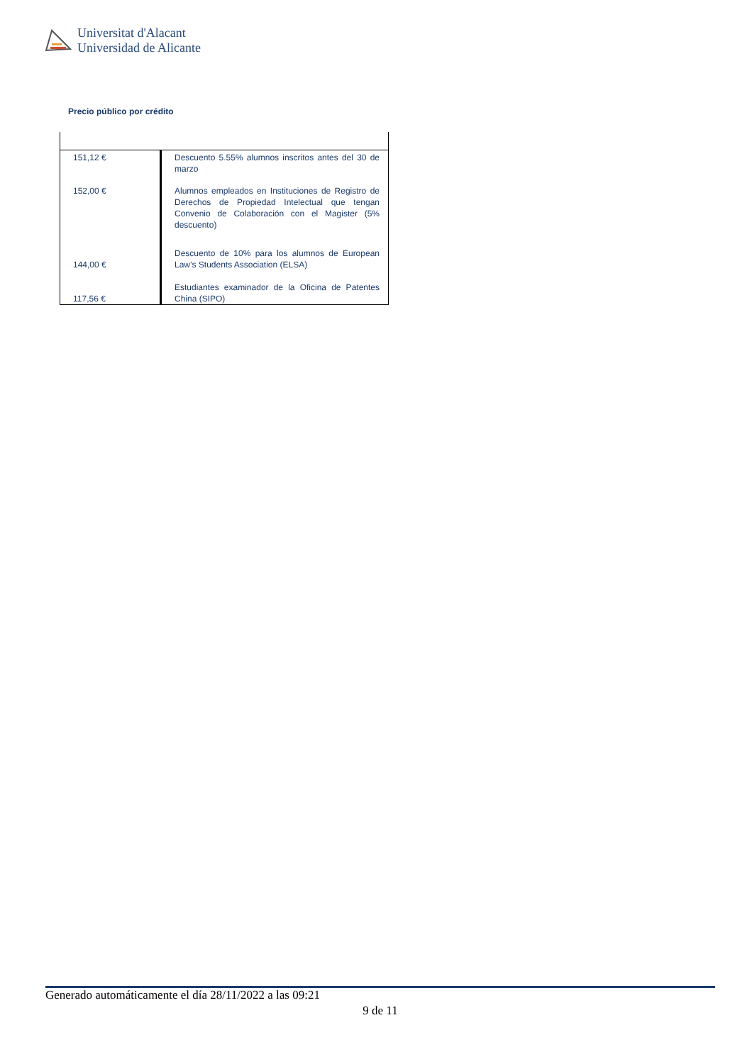Universitat d'Alacant
Universidad de Alicante
Precio público por crédito
| 151,12 € | Descuento 5.55% alumnos inscritos antes del 30 de marzo |
| 152,00 € | Alumnos empleados en Instituciones de Registro de Derechos de Propiedad Intelectual que tengan Convenio de Colaboración con el Magister (5% descuento) |
| 144,00 € | Descuento de 10% para los alumnos de European Law’s Students Association (ELSA) |
| 117,56 € | Estudiantes examinador de la Oficina de Patentes China (SIPO) |
Generado automáticamente el día 28/11/2022 a las 09:21
9 de 11